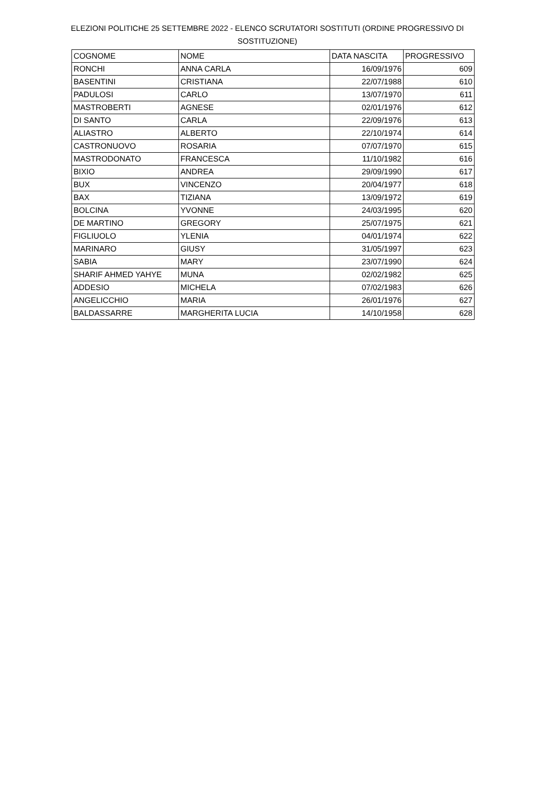ELEZIONI POLITICHE 25 SETTEMBRE 2022 - ELENCO SCRUTATORI SOSTITUTI (ORDINE PROGRESSIVO DI SOSTITUZIONE)
| COGNOME | NOME | DATA NASCITA | PROGRESSIVO |
| --- | --- | --- | --- |
| RONCHI | ANNA CARLA | 16/09/1976 | 609 |
| BASENTINI | CRISTIANA | 22/07/1988 | 610 |
| PADULOSI | CARLO | 13/07/1970 | 611 |
| MASTROBERTI | AGNESE | 02/01/1976 | 612 |
| DI SANTO | CARLA | 22/09/1976 | 613 |
| ALIASTRO | ALBERTO | 22/10/1974 | 614 |
| CASTRONUOVO | ROSARIA | 07/07/1970 | 615 |
| MASTRODONATO | FRANCESCA | 11/10/1982 | 616 |
| BIXIO | ANDREA | 29/09/1990 | 617 |
| BUX | VINCENZO | 20/04/1977 | 618 |
| BAX | TIZIANA | 13/09/1972 | 619 |
| BOLCINA | YVONNE | 24/03/1995 | 620 |
| DE MARTINO | GREGORY | 25/07/1975 | 621 |
| FIGLIUOLO | YLENIA | 04/01/1974 | 622 |
| MARINARO | GIUSY | 31/05/1997 | 623 |
| SABIA | MARY | 23/07/1990 | 624 |
| SHARIF AHMED YAHYE | MUNA | 02/02/1982 | 625 |
| ADDESIO | MICHELA | 07/02/1983 | 626 |
| ANGELICCHIO | MARIA | 26/01/1976 | 627 |
| BALDASSARRE | MARGHERITA LUCIA | 14/10/1958 | 628 |